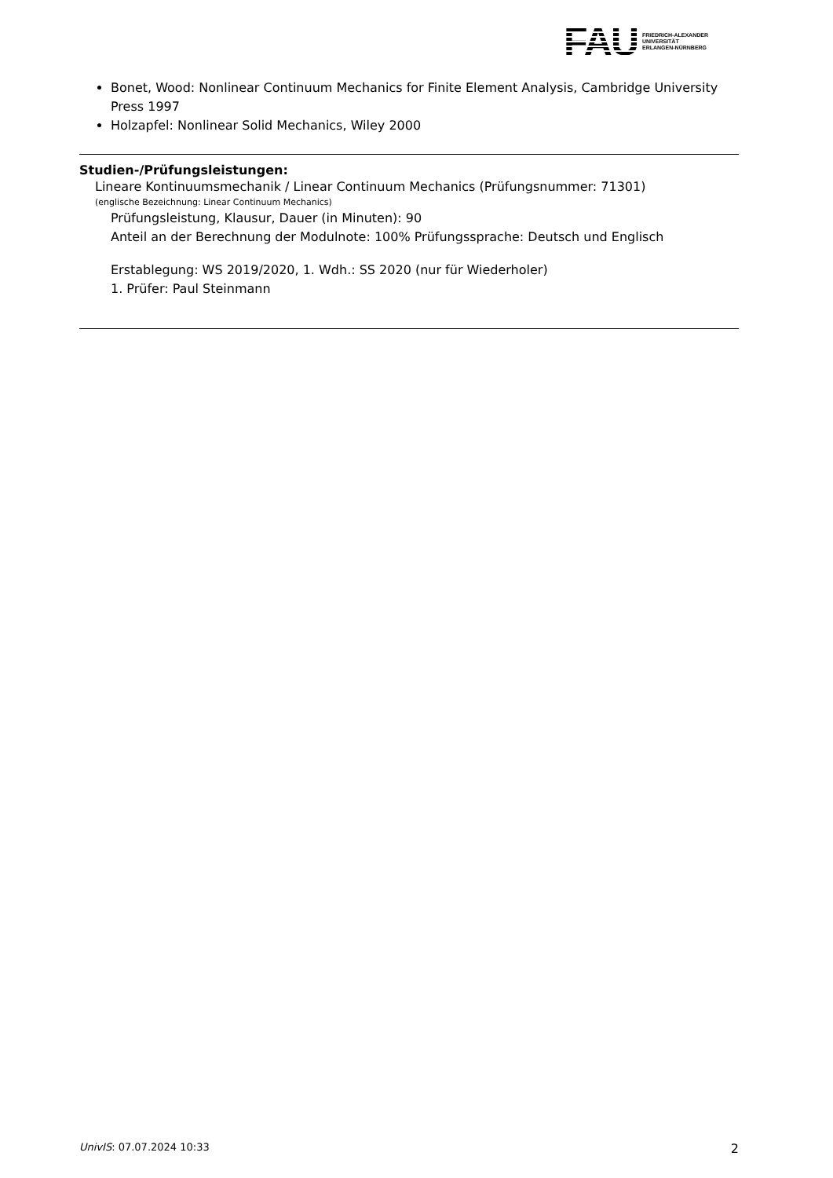FAU
FRIEDRICH-ALEXANDER
UNIVERSITÄT
ERLANGEN-NÜRNBERG
Bonet, Wood: Nonlinear Continuum Mechanics for Finite Element Analysis, Cambridge University Press 1997
Holzapfel: Nonlinear Solid Mechanics, Wiley 2000
Studien-/Prüfungsleistungen:
Lineare Kontinuumsmechanik / Linear Continuum Mechanics (Prüfungsnummer: 71301)
(englische Bezeichnung: Linear Continuum Mechanics)
Prüfungsleistung, Klausur, Dauer (in Minuten): 90
Anteil an der Berechnung der Modulnote: 100% Prüfungssprache: Deutsch und Englisch
Erstablegung: WS 2019/2020, 1. Wdh.: SS 2020 (nur für Wiederholer)
1. Prüfer: Paul Steinmann
UnivIS: 07.07.2024 10:33 2